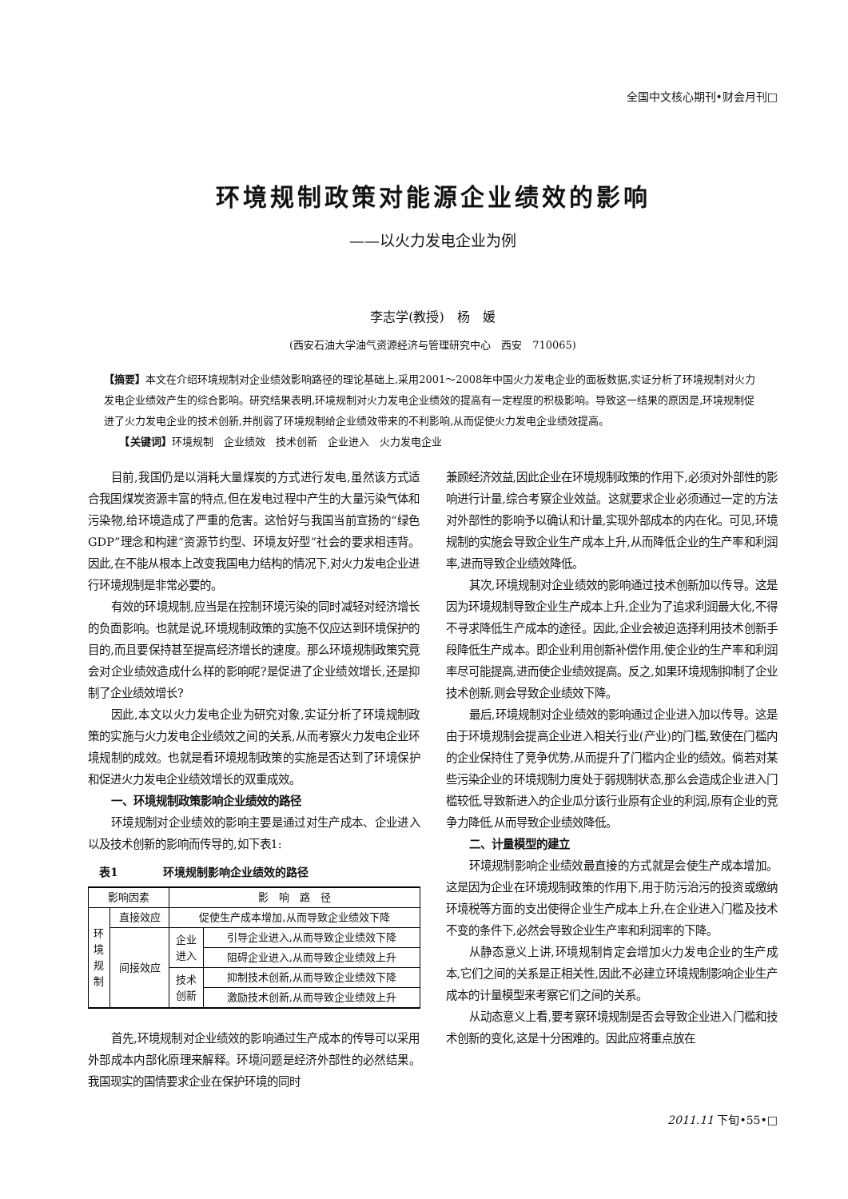全国中文核心期刊•财会月刊□
环境规制政策对能源企业绩效的影响
——以火力发电企业为例
李志学(教授)　杨　媛
(西安石油大学油气资源经济与管理研究中心　西安　710065)
【摘要】本文在介绍环境规制对企业绩效影响路径的理论基础上,采用2001～2008年中国火力发电企业的面板数据,实证分析了环境规制对火力发电企业绩效产生的综合影响。研究结果表明,环境规制对火力发电企业绩效的提高有一定程度的积极影响。导致这一结果的原因是,环境规制促进了火力发电企业的技术创新,并削弱了环境规制给企业绩效带来的不利影响,从而促使火力发电企业绩效提高。
　　【关键词】环境规制　企业绩效　技术创新　企业进入　火力发电企业
目前,我国仍是以消耗大量煤炭的方式进行发电,虽然该方式适合我国煤炭资源丰富的特点,但在发电过程中产生的大量污染气体和污染物,给环境造成了严重的危害。这恰好与我国当前宣扬的“绿色GDP”理念和构建“资源节约型、环境友好型”社会的要求相违背。因此,在不能从根本上改变我国电力结构的情况下,对火力发电企业进行环境规制是非常必要的。
有效的环境规制,应当是在控制环境污染的同时减轻对经济增长的负面影响。也就是说,环境规制政策的实施不仅应达到环境保护的目的,而且要保持甚至提高经济增长的速度。那么环境规制政策究竟会对企业绩效造成什么样的影响呢?是促进了企业绩效增长,还是抑制了企业绩效增长?
因此,本文以火力发电企业为研究对象,实证分析了环境规制政策的实施与火力发电企业绩效之间的关系,从而考察火力发电企业环境规制的成效。也就是看环境规制政策的实施是否达到了环境保护和促进火力发电企业绩效增长的双重成效。
一、环境规制政策影响企业绩效的路径
环境规制对企业绩效的影响主要是通过对生产成本、企业进入以及技术创新的影响而传导的,如下表1:
　表1　　　　环境规制影响企业绩效的路径
| 影响因素 | | 影 响 路 径 | |
| 环 境 规 制 | 直接效应 | 促使生产成本增加,从而导致企业绩效下降 | |
| | 间接效应 | 企业 进入 | 引导企业进入,从而导致企业绩效下降 |
| | | | 阻碍企业进入,从而导致企业绩效上升 |
| | | 技术 创新 | 抑制技术创新,从而导致企业绩效下降 |
| | | | 激励技术创新,从而导致企业绩效上升 |
首先,环境规制对企业绩效的影响通过生产成本的传导可以采用外部成本内部化原理来解释。环境问题是经济外部性的必然结果。我国现实的国情要求企业在保护环境的同时
兼顾经济效益,因此企业在环境规制政策的作用下,必须对外部性的影响进行计量,综合考察企业效益。这就要求企业必须通过一定的方法对外部性的影响予以确认和计量,实现外部成本的内在化。可见,环境规制的实施会导致企业生产成本上升,从而降低企业的生产率和利润率,进而导致企业绩效降低。
其次,环境规制对企业绩效的影响通过技术创新加以传导。这是因为环境规制导致企业生产成本上升,企业为了追求利润最大化,不得不寻求降低生产成本的途径。因此,企业会被迫选择利用技术创新手段降低生产成本。即企业利用创新补偿作用,使企业的生产率和利润率尽可能提高,进而使企业绩效提高。反之,如果环境规制抑制了企业技术创新,则会导致企业绩效下降。
最后,环境规制对企业绩效的影响通过企业进入加以传导。这是由于环境规制会提高企业进入相关行业(产业)的门槛,致使在门槛内的企业保持住了竞争优势,从而提升了门槛内企业的绩效。倘若对某些污染企业的环境规制力度处于弱规制状态,那么会造成企业进入门槛较低,导致新进入的企业瓜分该行业原有企业的利润,原有企业的竞争力降低,从而导致企业绩效降低。
二、计量模型的建立
环境规制影响企业绩效最直接的方式就是会使生产成本增加。这是因为企业在环境规制政策的作用下,用于防污治污的投资或缴纳环境税等方面的支出使得企业生产成本上升,在企业进入门槛及技术不变的条件下,必然会导致企业生产率和利润率的下降。
从静态意义上讲,环境规制肯定会增加火力发电企业的生产成本,它们之间的关系是正相关性,因此不必建立环境规制影响企业生产成本的计量模型来考察它们之间的关系。
从动态意义上看,要考察环境规制是否会导致企业进入门槛和技术创新的变化,这是十分困难的。因此应将重点放在
2011.11 下旬•55•□